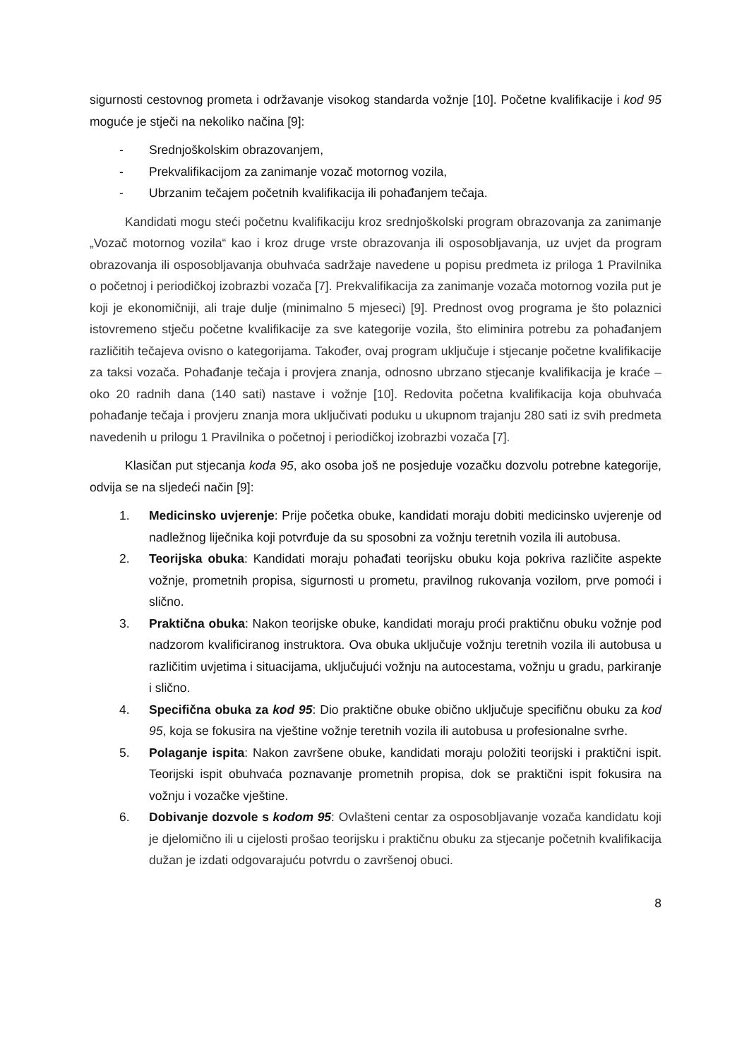sigurnosti cestovnog prometa i održavanje visokog standarda vožnje [10]. Početne kvalifikacije i kod 95 moguće je stječi na nekoliko načina [9]:
- Srednjoškolskim obrazovanjem,
- Prekvalifikacijom za zanimanje vozač motornog vozila,
- Ubrzanim tečajem početnih kvalifikacija ili pohađanjem tečaja.
Kandidati mogu steći početnu kvalifikaciju kroz srednjoškolski program obrazovanja za zanimanje „Vozač motornog vozila“ kao i kroz druge vrste obrazovanja ili osposobljavanja, uz uvjet da program obrazovanja ili osposobljavanja obuhvaća sadržaje navedene u popisu predmeta iz priloga 1 Pravilnika o početnoj i periodičkoj izobrazbi vozača [7]. Prekvalifikacija za zanimanje vozača motornog vozila put je koji je ekonomičniji, ali traje dulje (minimalno 5 mjeseci) [9]. Prednost ovog programa je što polaznici istovremeno stječu početne kvalifikacije za sve kategorije vozila, što eliminira potrebu za pohađanjem različitih tečajeva ovisno o kategorijama. Također, ovaj program uključuje i stjecanje početne kvalifikacije za taksi vozača. Pohađanje tečaja i provjera znanja, odnosno ubrzano stjecanje kvalifikacija je kraće – oko 20 radnih dana (140 sati) nastave i vožnje [10]. Redovita početna kvalifikacija koja obuhvaća pohađanje tečaja i provjeru znanja mora uključivati poduku u ukupnom trajanju 280 sati iz svih predmeta navedenih u prilogu 1 Pravilnika o početnoj i periodičkoj izobrazbi vozača [7].
Klasičan put stjecanja koda 95, ako osoba još ne posjeduje vozačku dozvolu potrebne kategorije, odvija se na sljedeći način [9]:
1. Medicinsko uvjerenje: Prije početka obuke, kandidati moraju dobiti medicinsko uvjerenje od nadležnog liječnika koji potvrđuje da su sposobni za vožnju teretnih vozila ili autobusa.
2. Teorijska obuka: Kandidati moraju pohađati teorijsku obuku koja pokriva različite aspekte vožnje, prometnih propisa, sigurnosti u prometu, pravilnog rukovanja vozilom, prve pomoći i slično.
3. Praktična obuka: Nakon teorijske obuke, kandidati moraju proći praktičnu obuku vožnje pod nadzorom kvalificiranog instruktora. Ova obuka uključuje vožnju teretnih vozila ili autobusa u različitim uvjetima i situacijama, uključujući vožnju na autocestama, vožnju u gradu, parkiranje i slično.
4. Specifična obuka za kod 95: Dio praktične obuke obično uključuje specifičnu obuku za kod 95, koja se fokusira na vještine vožnje teretnih vozila ili autobusa u profesionalne svrhe.
5. Polaganje ispita: Nakon završene obuke, kandidati moraju položiti teorijski i praktični ispit. Teorijski ispit obuhvaća poznavanje prometnih propisa, dok se praktični ispit fokusira na vožnju i vozačke vještine.
6. Dobivanje dozvole s kodom 95: Ovlašteni centar za osposobljavanje vozača kandidatu koji je djelomično ili u cijelosti prošao teorijsku i praktičnu obuku za stjecanje početnih kvalifikacija dužan je izdati odgovarajuću potvrdu o završenoj obuci.
8